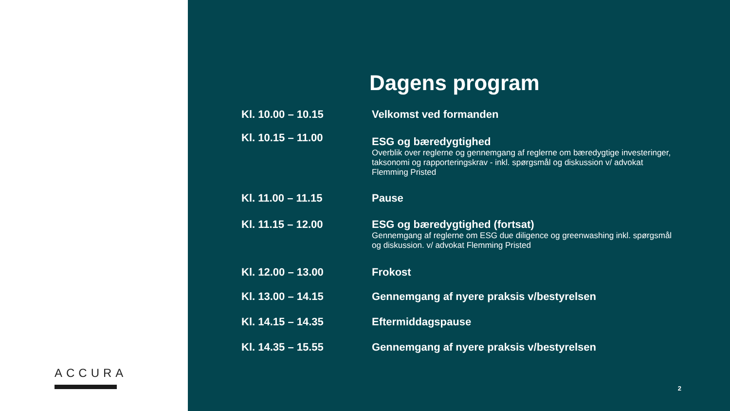ACCURA
Dagens program
Kl. 10.00 – 10.15 Velkomst ved formanden
Kl. 10.15 – 11.00
ESG og bæredygtighed
Overblik over reglerne og gennemgang af reglerne om bæredygtige investeringer, taksonomi og rapporteringskrav - inkl. spørgsmål og diskussion v/ advokat Flemming Pristed
Kl. 11.00 – 11.15 Pause
Kl. 11.15 – 12.00 ESG og bæredygtighed (fortsat)
Gennemgang af reglerne om ESG due diligence og greenwashing inkl. spørgsmål og diskussion. v/ advokat Flemming Pristed
Kl. 12.00 – 13.00 Frokost
Kl. 13.00 – 14.15 Gennemgang af nyere praksis v/bestyrelsen
Kl. 14.15 – 14.35 Eftermiddagspause
Kl. 14.35 – 15.55 Gennemgang af nyere praksis v/bestyrelsen
2